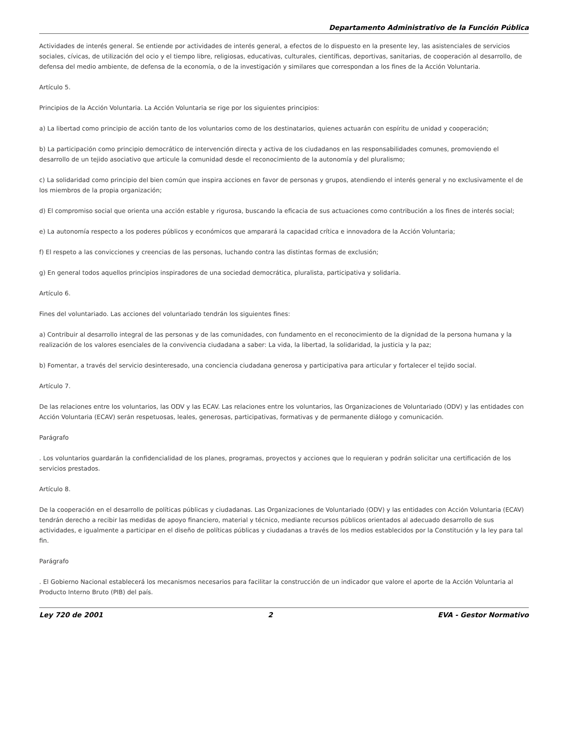Departamento Administrativo de la Función Pública
Actividades de interés general. Se entiende por actividades de interés general, a efectos de lo dispuesto en la presente ley, las asistenciales de servicios sociales, cívicas, de utilización del ocio y el tiempo libre, religiosas, educativas, culturales, científicas, deportivas, sanitarias, de cooperación al desarrollo, de defensa del medio ambiente, de defensa de la economía, o de la investigación y similares que correspondan a los fines de la Acción Voluntaria.
Artículo 5.
Principios de la Acción Voluntaria. La Acción Voluntaria se rige por los siguientes principios:
a) La libertad como principio de acción tanto de los voluntarios como de los destinatarios, quienes actuarán con espíritu de unidad y cooperación;
b) La participación como principio democrático de intervención directa y activa de los ciudadanos en las responsabilidades comunes, promoviendo el desarrollo de un tejido asociativo que articule la comunidad desde el reconocimiento de la autonomía y del pluralismo;
c) La solidaridad como principio del bien común que inspira acciones en favor de personas y grupos, atendiendo el interés general y no exclusivamente el de los miembros de la propia organización;
d) El compromiso social que orienta una acción estable y rigurosa, buscando la eficacia de sus actuaciones como contribución a los fines de interés social;
e) La autonomía respecto a los poderes públicos y económicos que amparará la capacidad crítica e innovadora de la Acción Voluntaria;
f) El respeto a las convicciones y creencias de las personas, luchando contra las distintas formas de exclusión;
g) En general todos aquellos principios inspiradores de una sociedad democrática, pluralista, participativa y solidaria.
Artículo 6.
Fines del voluntariado. Las acciones del voluntariado tendrán los siguientes fines:
a) Contribuir al desarrollo integral de las personas y de las comunidades, con fundamento en el reconocimiento de la dignidad de la persona humana y la realización de los valores esenciales de la convivencia ciudadana a saber: La vida, la libertad, la solidaridad, la justicia y la paz;
b) Fomentar, a través del servicio desinteresado, una conciencia ciudadana generosa y participativa para articular y fortalecer el tejido social.
Artículo 7.
De las relaciones entre los voluntarios, las ODV y las ECAV. Las relaciones entre los voluntarios, las Organizaciones de Voluntariado (ODV) y las entidades con Acción Voluntaria (ECAV) serán respetuosas, leales, generosas, participativas, formativas y de permanente diálogo y comunicación.
Parágrafo
. Los voluntarios guardarán la confidencialidad de los planes, programas, proyectos y acciones que lo requieran y podrán solicitar una certificación de los servicios prestados.
Artículo 8.
De la cooperación en el desarrollo de políticas públicas y ciudadanas. Las Organizaciones de Voluntariado (ODV) y las entidades con Acción Voluntaria (ECAV) tendrán derecho a recibir las medidas de apoyo financiero, material y técnico, mediante recursos públicos orientados al adecuado desarrollo de sus actividades, e igualmente a participar en el diseño de políticas públicas y ciudadanas a través de los medios establecidos por la Constitución y la ley para tal fin.
Parágrafo
. El Gobierno Nacional establecerá los mecanismos necesarios para facilitar la construcción de un indicador que valore el aporte de la Acción Voluntaria al Producto Interno Bruto (PIB) del país.
Ley 720 de 2001 2 EVA - Gestor Normativo